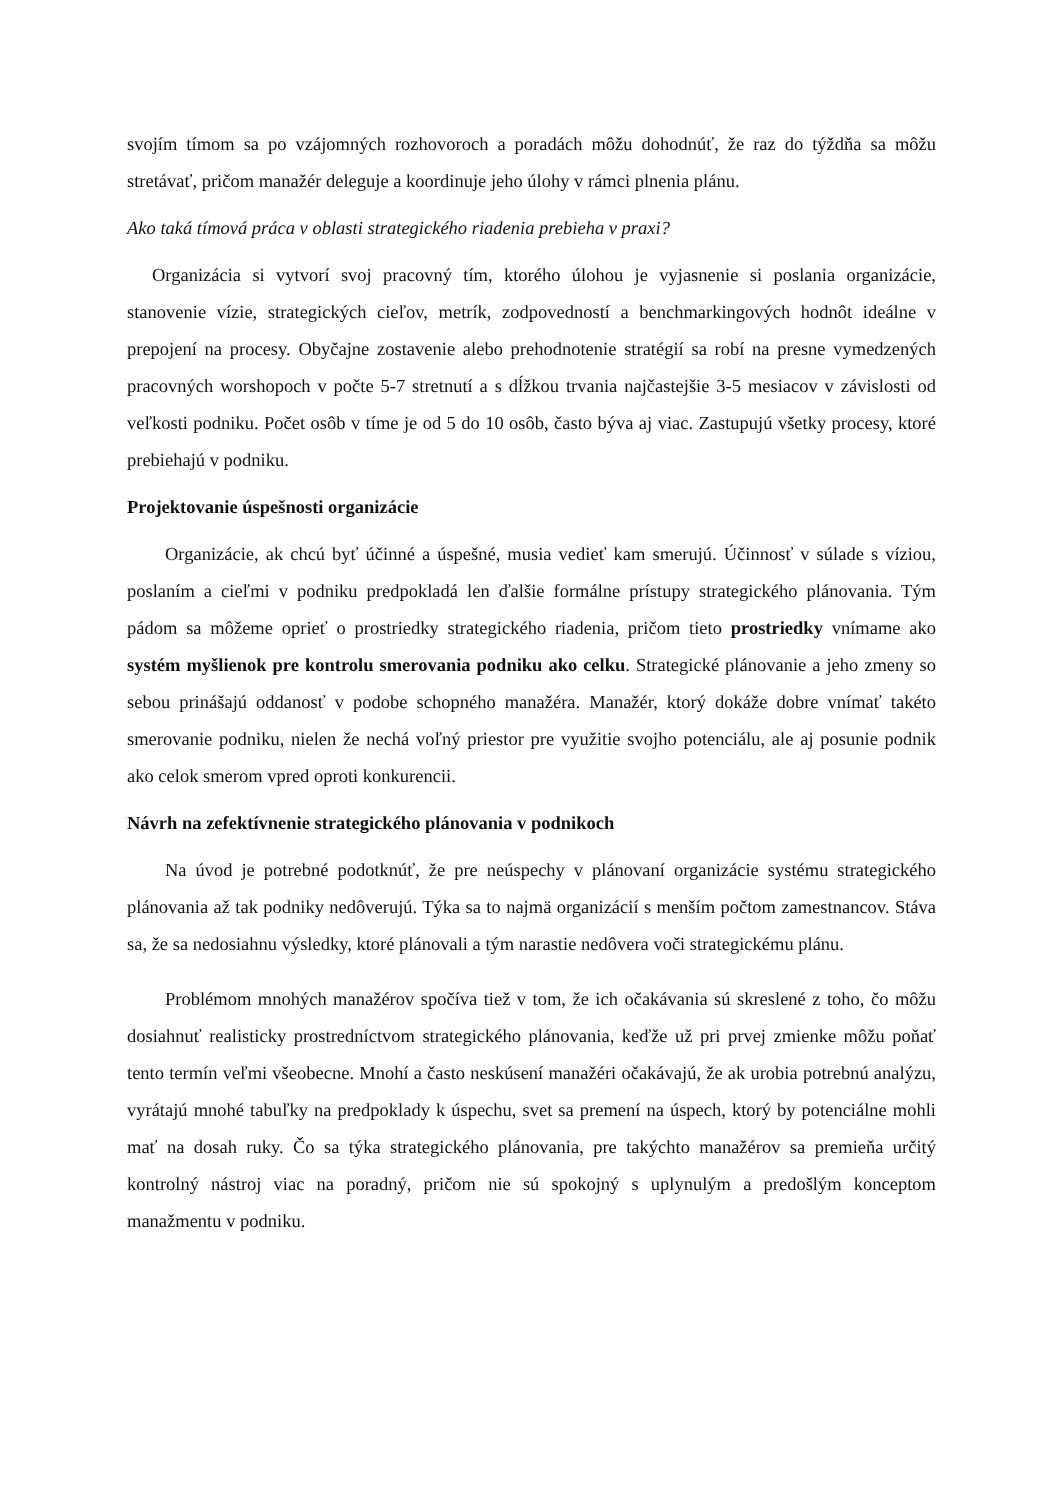svojím tímom sa po vzájomných rozhovoroch a poradách môžu dohodnúť, že raz do týždňa sa môžu stretávať, pričom manažér deleguje a koordinuje jeho úlohy v rámci plnenia plánu.
Ako taká tímová práca v oblasti strategického riadenia prebieha v praxi?
Organizácia si vytvorí svoj pracovný tím, ktorého úlohou je vyjasnenie si poslania organizácie, stanovenie vízie, strategických cieľov, metrík, zodpovedností a benchmarkingových hodnôt ideálne v prepojení na procesy. Obyčajne zostavenie alebo prehodnotenie stratégií sa robí na presne vymedzených pracovných worshopoch v počte 5-7 stretnutí a s dĺžkou trvania najčastejšie 3-5 mesiacov v závislosti od veľkosti podniku. Počet osôb v tíme je od 5 do 10 osôb, často býva aj viac. Zastupujú všetky procesy, ktoré prebiehajú v podniku.
Projektovanie úspešnosti organizácie
Organizácie, ak chcú byť účinné a úspešné, musia vedieť kam smerujú. Účinnosť v súlade s víziou, poslaním a cieľmi v podniku predpokladá len ďalšie formálne prístupy strategického plánovania. Tým pádom sa môžeme oprieť o prostriedky strategického riadenia, pričom tieto prostriedky vnímame ako systém myšlienok pre kontrolu smerovania podniku ako celku. Strategické plánovanie a jeho zmeny so sebou prinášajú oddanosť v podobe schopného manažéra. Manažér, ktorý dokáže dobre vnímať takéto smerovanie podniku, nielen že nechá voľný priestor pre využitie svojho potenciálu, ale aj posunie podnik ako celok smerom vpred oproti konkurencii.
Návrh na zefektívnenie strategického plánovania v podnikoch
Na úvod je potrebné podotknúť, že pre neúspechy v plánovaní organizácie systému strategického plánovania až tak podniky nedôverujú. Týka sa to najmä organizácií s menším počtom zamestnancov. Stáva sa, že sa nedosiahnu výsledky, ktoré plánovali a tým narastie nedôvera voči strategickému plánu.
Problémom mnohých manažérov spočíva tiež v tom, že ich očakávania sú skreslené z toho, čo môžu dosiahnuť realisticky prostredníctvom strategického plánovania, keďže už pri prvej zmienke môžu poňať tento termín veľmi všeobecne. Mnohí a často neskúsení manažéri očakávajú, že ak urobia potrebnú analýzu, vyrátajú mnohé tabuľky na predpoklady k úspechu, svet sa premení na úspech, ktorý by potenciálne mohli mať na dosah ruky. Čo sa týka strategického plánovania, pre takýchto manažérov sa premieňa určitý kontrolný nástroj viac na poradný, pričom nie sú spokojný s uplynulým a predošlým konceptom manažmentu v podniku.